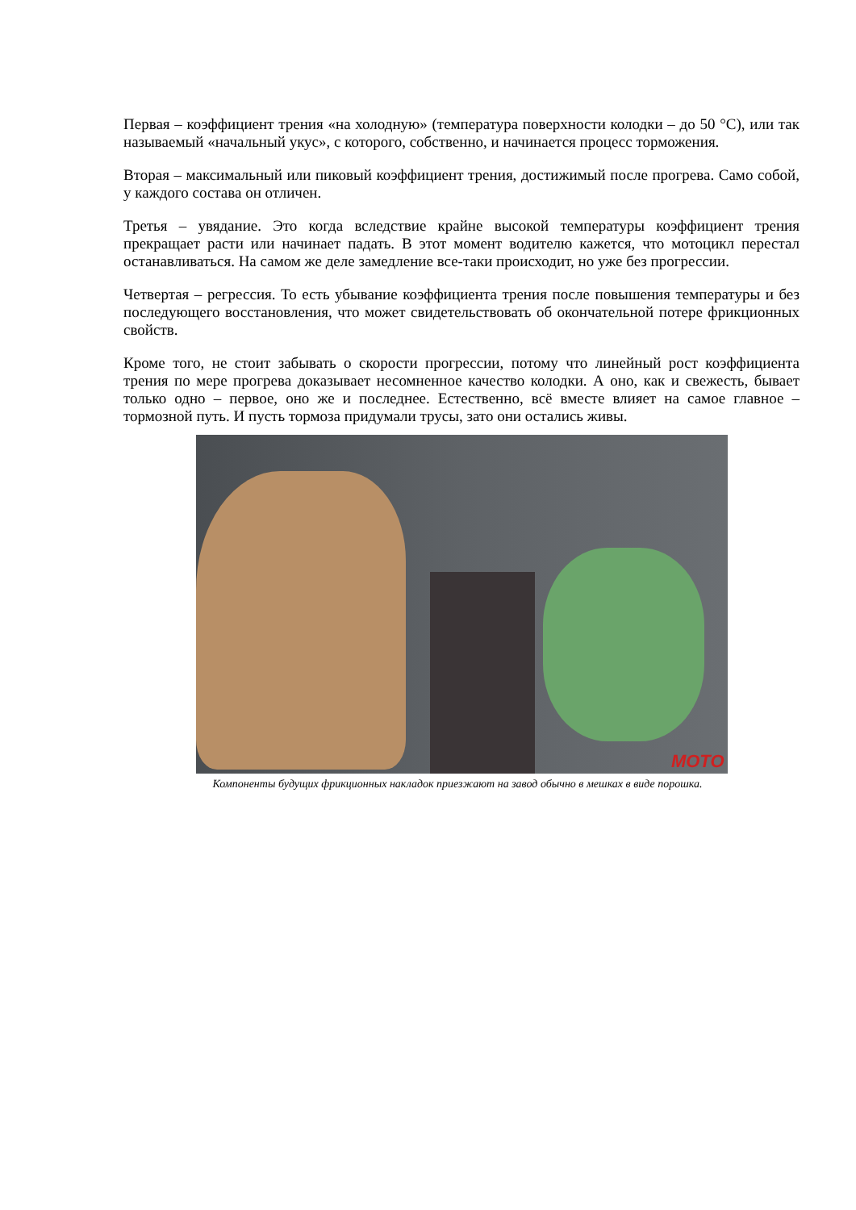Первая – коэффициент трения «на холодную» (температура поверхности колодки – до 50 °С), или так называемый «начальный укус», с которого, собственно, и начинается процесс торможения.
Вторая – максимальный или пиковый коэффициент трения, достижимый после прогрева. Само собой, у каждого состава он отличен.
Третья – увядание. Это когда вследствие крайне высокой температуры коэффициент трения прекращает расти или начинает падать. В этот момент водителю кажется, что мотоцикл перестал останавливаться. На самом же деле замедление все-таки происходит, но уже без прогрессии.
Четвертая – регрессия. То есть убывание коэффициента трения после повышения температуры и без последующего восстановления, что может свидетельствовать об окончательной потере фрикционных свойств.
Кроме того, не стоит забывать о скорости прогрессии, потому что линейный рост коэффициента трения по мере прогрева доказывает несомненное качество колодки. А оно, как и свежесть, бывает только одно – первое, оно же и последнее. Естественно, всё вместе влияет на самое главное – тормозной путь. И пусть тормоза придумали трусы, зато они остались живы.
MOTO
Компоненты будущих фрикционных накладок приезжают на завод обычно в мешках в виде порошка.